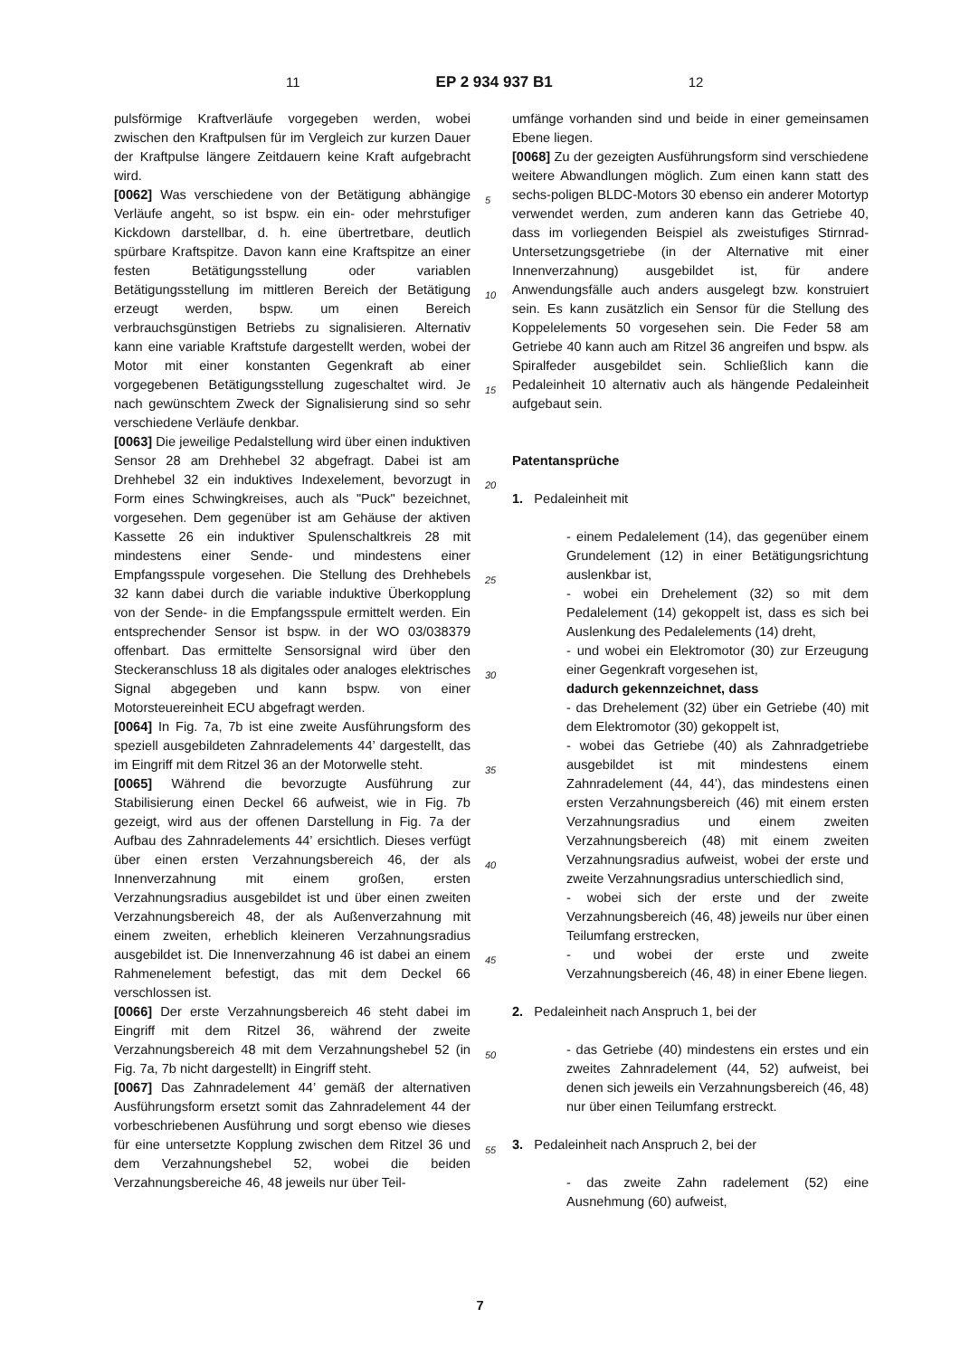11 EP 2 934 937 B1 12
pulsförmige Kraftverläufe vorgegeben werden, wobei zwischen den Kraftpulsen für im Vergleich zur kurzen Dauer der Kraftpulse längere Zeitdauern keine Kraft aufgebracht wird.
[0062] Was verschiedene von der Betätigung abhängige Verläufe angeht, so ist bspw. ein ein- oder mehrstufiger Kickdown darstellbar, d. h. eine übertretbare, deutlich spürbare Kraftspitze. Davon kann eine Kraftspitze an einer festen Betätigungsstellung oder variablen Betätigungsstellung im mittleren Bereich der Betätigung erzeugt werden, bspw. um einen Bereich verbrauchsgünstigen Betriebs zu signalisieren. Alternativ kann eine variable Kraftstufe dargestellt werden, wobei der Motor mit einer konstanten Gegenkraft ab einer vorgegebenen Betätigungsstellung zugeschaltet wird. Je nach gewünschtem Zweck der Signalisierung sind so sehr verschiedene Verläufe denkbar.
[0063] Die jeweilige Pedalstellung wird über einen induktiven Sensor 28 am Drehhebel 32 abgefragt. Dabei ist am Drehhebel 32 ein induktives Indexelement, bevorzugt in Form eines Schwingkreises, auch als "Puck" bezeichnet, vorgesehen. Dem gegenüber ist am Gehäuse der aktiven Kassette 26 ein induktiver Spulenschaltkreis 28 mit mindestens einer Sende- und mindestens einer Empfangsspule vorgesehen. Die Stellung des Drehhebels 32 kann dabei durch die variable induktive Überkopplung von der Sende- in die Empfangsspule ermittelt werden. Ein entsprechender Sensor ist bspw. in der WO 03/038379 offenbart. Das ermittelte Sensorsignal wird über den Steckeranschluss 18 als digitales oder analoges elektrisches Signal abgegeben und kann bspw. von einer Motorsteuereinheit ECU abgefragt werden.
[0064] In Fig. 7a, 7b ist eine zweite Ausführungsform des speziell ausgebildeten Zahnradelements 44’ dargestellt, das im Eingriff mit dem Ritzel 36 an der Motorwelle steht.
[0065] Während die bevorzugte Ausführung zur Stabilisierung einen Deckel 66 aufweist, wie in Fig. 7b gezeigt, wird aus der offenen Darstellung in Fig. 7a der Aufbau des Zahnradelements 44’ ersichtlich. Dieses verfügt über einen ersten Verzahnungsbereich 46, der als Innenverzahnung mit einem großen, ersten Verzahnungsradius ausgebildet ist und über einen zweiten Verzahnungsbereich 48, der als Außenverzahnung mit einem zweiten, erheblich kleineren Verzahnungsradius ausgebildet ist. Die Innenverzahnung 46 ist dabei an einem Rahmenelement befestigt, das mit dem Deckel 66 verschlossen ist.
[0066] Der erste Verzahnungsbereich 46 steht dabei im Eingriff mit dem Ritzel 36, während der zweite Verzahnungsbereich 48 mit dem Verzahnungshebel 52 (in Fig. 7a, 7b nicht dargestellt) in Eingriff steht.
[0067] Das Zahnradelement 44’ gemäß der alternativen Ausführungsform ersetzt somit das Zahnradelement 44 der vorbeschriebenen Ausführung und sorgt ebenso wie dieses für eine untersetzte Kopplung zwischen dem Ritzel 36 und dem Verzahnungshebel 52, wobei die beiden Verzahnungsbereiche 46, 48 jeweils nur über Teil-
5
10
15
20
25
30
35
40
45
50
55
umfänge vorhanden sind und beide in einer gemeinsamen Ebene liegen.
[0068] Zu der gezeigten Ausführungsform sind verschiedene weitere Abwandlungen möglich. Zum einen kann statt des sechs-poligen BLDC-Motors 30 ebenso ein anderer Motortyp verwendet werden, zum anderen kann das Getriebe 40, dass im vorliegenden Beispiel als zweistufiges Stirnrad-Untersetzungsgetriebe (in der Alternative mit einer Innenverzahnung) ausgebildet ist, für andere Anwendungsfälle auch anders ausgelegt bzw. konstruiert sein. Es kann zusätzlich ein Sensor für die Stellung des Koppelelements 50 vorgesehen sein. Die Feder 58 am Getriebe 40 kann auch am Ritzel 36 angreifen und bspw. als Spiralfeder ausgebildet sein. Schließlich kann die Pedaleinheit 10 alternativ auch als hängende Pedaleinheit aufgebaut sein.
Patentansprüche
1. Pedaleinheit mit
- einem Pedalelement (14), das gegenüber einem Grundelement (12) in einer Betätigungsrichtung auslenkbar ist,
- wobei ein Drehelement (32) so mit dem Pedalelement (14) gekoppelt ist, dass es sich bei Auslenkung des Pedalelements (14) dreht,
- und wobei ein Elektromotor (30) zur Erzeugung einer Gegenkraft vorgesehen ist,
dadurch gekennzeichnet, dass
- das Drehelement (32) über ein Getriebe (40) mit dem Elektromotor (30) gekoppelt ist,
- wobei das Getriebe (40) als Zahnradgetriebe ausgebildet ist mit mindestens einem Zahnradelement (44, 44’), das mindestens einen ersten Verzahnungsbereich (46) mit einem ersten Verzahnungsradius und einem zweiten Verzahnungsbereich (48) mit einem zweiten Verzahnungsradius aufweist, wobei der erste und zweite Verzahnungsradius unterschiedlich sind,
- wobei sich der erste und der zweite Verzahnungsbereich (46, 48) jeweils nur über einen Teilumfang erstrecken,
- und wobei der erste und zweite Verzahnungsbereich (46, 48) in einer Ebene liegen.
2. Pedaleinheit nach Anspruch 1, bei der
- das Getriebe (40) mindestens ein erstes und ein zweites Zahnradelement (44, 52) aufweist, bei denen sich jeweils ein Verzahnungsbereich (46, 48) nur über einen Teilumfang erstreckt.
3. Pedaleinheit nach Anspruch 2, bei der
- das zweite Zahn radelement (52) eine Ausnehmung (60) aufweist,
7